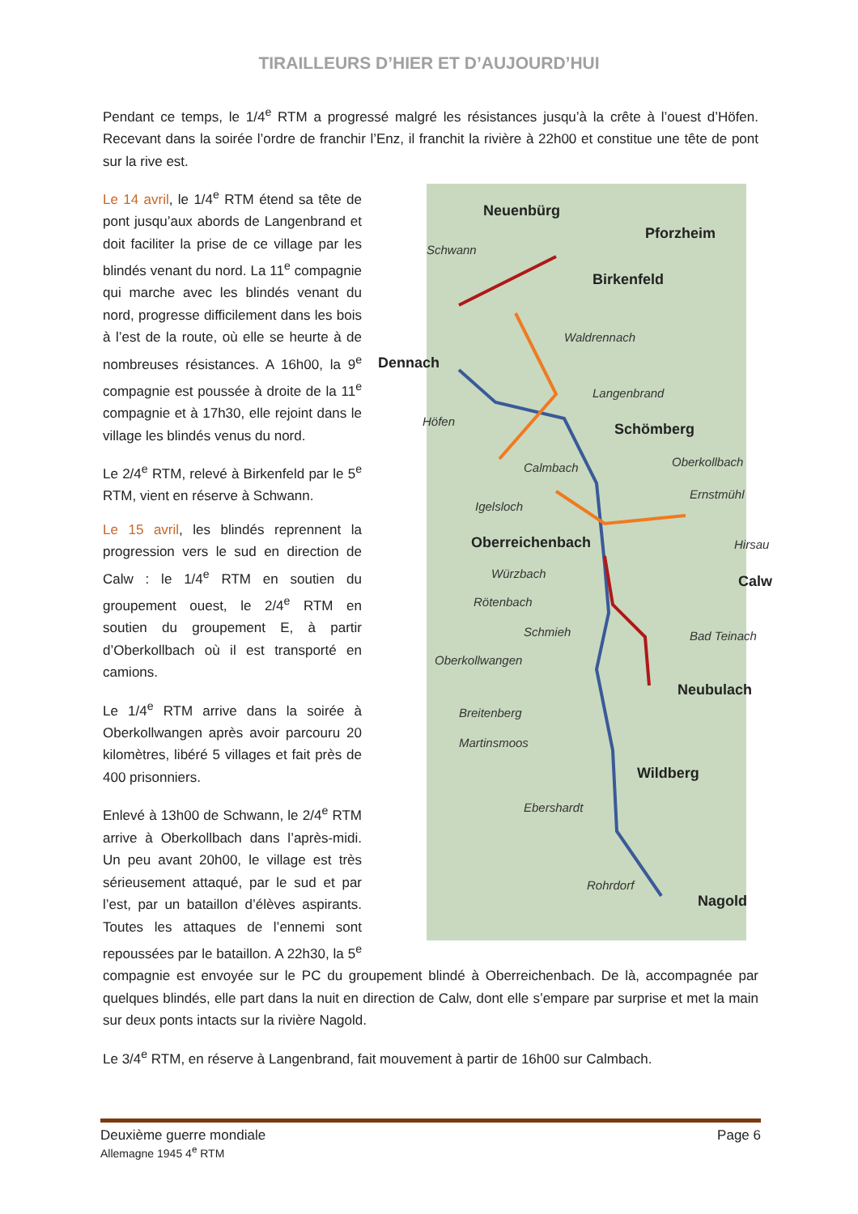TIRAILLEURS D’HIER ET D’AUJOURD’HUI
Pendant ce temps, le 1/4<sup>e</sup> RTM a progressé malgré les résistances jusqu’à la crête à l’ouest d’Höfen. Recevant dans la soirée l’ordre de franchir l’Enz, il franchit la rivière à 22h00 et constitue une tête de pont sur la rive est.
Neuenbürg
Pforzheim
Schwann
Birkenfeld
Waldrennach
Dennach
Langenbrand
Höfen
Schömberg
Calmbach Oberkollbach
Ernstmühl
Igelsloch
Oberreichenbach Hirsau
Würzbach
Calw
Rötenbach
Schmieh Bad Teinach
Oberkollwangen
Neubulach
Breitenberg
Martinsmoos
Wildberg
Ebershardt
Rohrdorf
Nagold
Le 14 avril, le 1/4<sup>e</sup> RTM étend sa tête de pont jusqu’aux abords de Langenbrand et doit faciliter la prise de ce village par les blindés venant du nord. La 11<sup>e</sup> compagnie qui marche avec les blindés venant du nord, progresse difficilement dans les bois à l’est de la route, où elle se heurte à de nombreuses résistances. A 16h00, la 9<sup>e</sup> compagnie est poussée à droite de la 11<sup>e</sup> compagnie et à 17h30, elle rejoint dans le village les blindés venus du nord.
Le 2/4<sup>e</sup> RTM, relevé à Birkenfeld par le 5<sup>e</sup> RTM, vient en réserve à Schwann.
Le 15 avril, les blindés reprennent la progression vers le sud en direction de Calw : le 1/4<sup>e</sup> RTM en soutien du groupement ouest, le 2/4<sup>e</sup> RTM en soutien du groupement E, à partir d’Oberkollbach où il est transporté en camions.
Le 1/4<sup>e</sup> RTM arrive dans la soirée à Oberkollwangen après avoir parcouru 20 kilomètres, libéré 5 villages et fait près de 400 prisonniers.
Enlevé à 13h00 de Schwann, le 2/4<sup>e</sup> RTM arrive à Oberkollbach dans l’après-midi. Un peu avant 20h00, le village est très sérieusement attaqué, par le sud et par l’est, par un bataillon d’élèves aspirants. Toutes les attaques de l’ennemi sont repoussées par le bataillon. A 22h30, la 5<sup>e</sup> compagnie est envoyée sur le PC du groupement blindé à Oberreichenbach. De là, accompagnée par quelques blindés, elle part dans la nuit en direction de Calw, dont elle s’empare par surprise et met la main sur deux ponts intacts sur la rivière Nagold.
Le 3/4<sup>e</sup> RTM, en réserve à Langenbrand, fait mouvement à partir de 16h00 sur Calmbach.
Deuxième guerre mondiale Page 6
Allemagne 1945 4<sup>e</sup> RTM